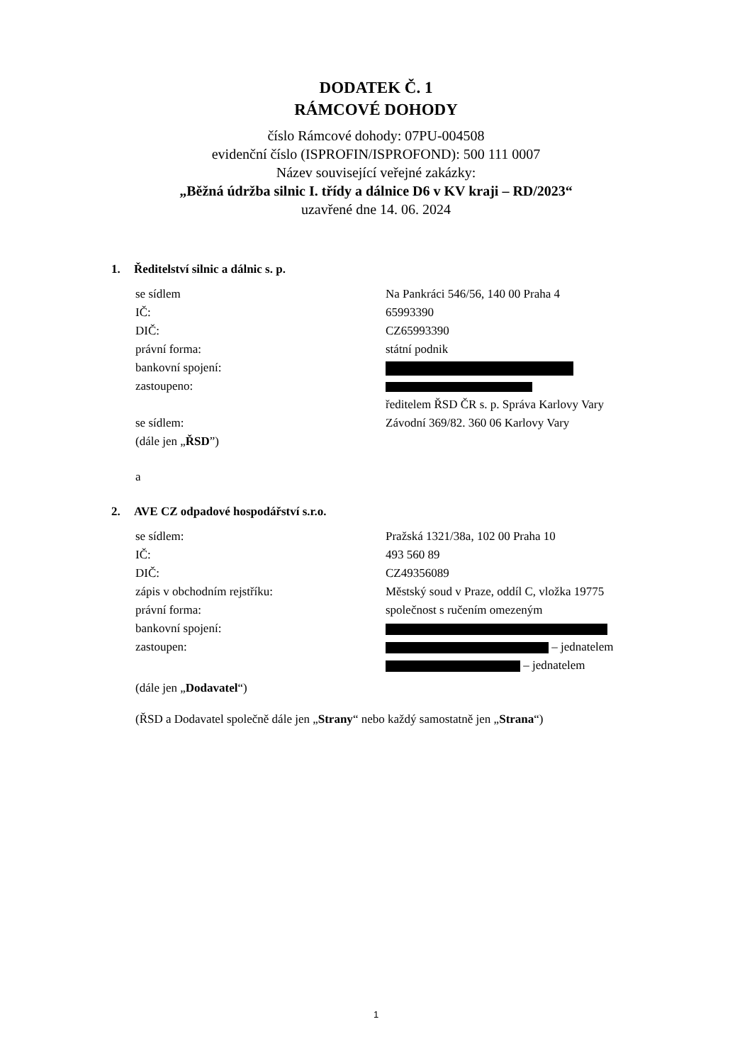DODATEK Č. 1
RÁMCOVÉ DOHODY
číslo Rámcové dohody: 07PU-004508
evidenční číslo (ISPROFIN/ISPROFOND): 500 111 0007
Název související veřejné zakázky:
„Běžná údržba silnic I. třídy a dálnice D6 v KV kraji – RD/2023“
uzavřené dne 14. 06. 2024
1. Ředitelství silnic a dálnic s. p.
| se sídlem | Na Pankráci 546/56, 140 00 Praha 4 |
| IČ: | 65993390 |
| DIČ: | CZ65993390 |
| právní forma: | státní podnik |
| bankovní spojení: | |
| zastoupeno: | |
| | ředitelem ŘSD ČR s. p. Správa Karlovy Vary |
| se sídlem: | Závodní 369/82. 360 06 Karlovy Vary |
| (dále jen „ ŘSD ”) | |
a
2. AVE CZ odpadové hospodářství s.r.o.
| se sídlem: | Pražská 1321/38a, 102 00 Praha 10 |
| IČ: | 493 560 89 |
| DIČ: | CZ49356089 |
| zápis v obchodním rejstříku: | Městský soud v Praze, oddíl C, vložka 19775 |
| právní forma: | společnost s ručením omezeným |
| bankovní spojení: | |
| zastoupen: | – jednatelem |
| | – jednatelem |
| (dále jen „ Dodavatel “) | |
(ŘSD a Dodavatel společně dále jen „Strany“ nebo každý samostatně jen „Strana“)
1